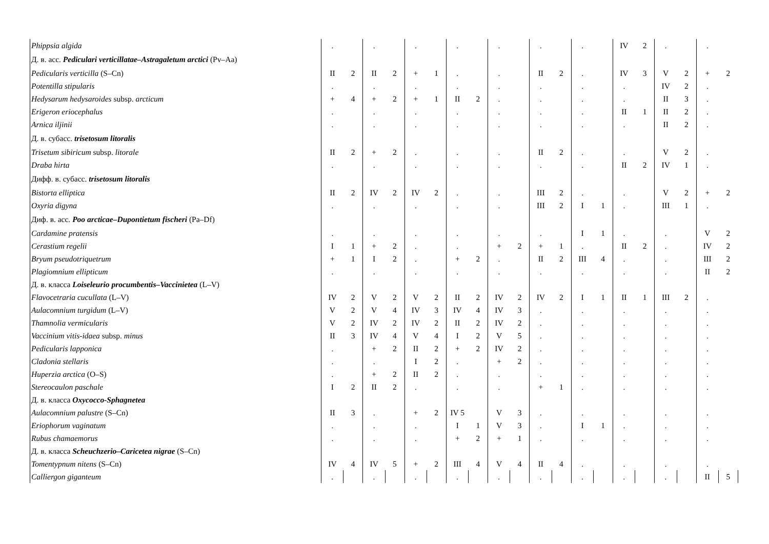| Phippsia algida | . | | . | | . | | . | | . | | . | | . | | IV | 2 | . | | . | |
| Д. в. асс. Pediculari verticillatae–Astragaletum arctici (Pv–Aa) | | | | | | | | | | | | | | | | | | | | |
| Pedicularis verticilla (S–Cn) | II | 2 | II | 2 | + | 1 | . | | . | | II | 2 | . | | IV | 3 | V | 2 | + | 2 |
| Potentilla stipularis | . | | . | | . | | . | | . | | . | | . | | . | | IV | 2 | . | |
| Hedysarum hedysaroides subsp. arcticum | + | 4 | + | 2 | + | 1 | II | 2 | . | | . | | . | | . | | II | 3 | . | |
| Erigeron eriocephalus | . | | . | | . | | . | | . | | . | | . | | II | 1 | II | 2 | . | |
| Arnica iljinii | . | | . | | . | | . | | . | | . | | . | | . | | II | 2 | . | |
| Д. в. субасс. trisetosum litoralis | | | | | | | | | | | | | | | | | | | | |
| Trisetum sibiricum subsp. litorale | II | 2 | + | 2 | . | | . | | . | | II | 2 | . | | . | | V | 2 | . | |
| Draba hirta | . | | . | | . | | . | | . | | . | | . | | II | 2 | IV | 1 | . | |
| Дифф. в. субасс. trisetosum litoralis | | | | | | | | | | | | | | | | | | | | |
| Bistorta elliptica | II | 2 | IV | 2 | IV | 2 | . | | . | | III | 2 | . | | . | | V | 2 | + | 2 |
| Oxyria digyna | . | | . | | . | | . | | . | | III | 2 | I | 1 | . | | III | 1 | . | |
| Диф. в. асс. Poo arcticae–Dupontietum fischeri (Pa–Df) | | | | | | | | | | | | | | | | | | | | |
| Cardamine pratensis | . | | . | | . | | . | | . | | . | | I | 1 | . | | . | | V | 2 |
| Cerastium regelii | I | 1 | + | 2 | . | | . | | + | 2 | + | 1 | . | | II | 2 | . | | IV | 2 |
| Bryum pseudotriquetrum | + | 1 | I | 2 | . | | + | 2 | . | | II | 2 | III | 4 | . | | . | | III | 2 |
| Plagiomnium ellipticum | . | | . | | . | | . | | . | | . | | . | | . | | . | | II | 2 |
| Д. в. класса Loiseleurio procumbentis–Vaccinietea (L–V) | | | | | | | | | | | | | | | | | | | | |
| Flavocetraria cucullata (L–V) | IV | 2 | V | 2 | V | 2 | II | 2 | IV | 2 | IV | 2 | I | 1 | II | 1 | III | 2 | . | |
| Aulacomnium turgidum (L–V) | V | 2 | V | 4 | IV | 3 | IV | 4 | IV | 3 | . | | . | | . | | . | | . | |
| Thamnolia vermicularis | V | 2 | IV | 2 | IV | 2 | II | 2 | IV | 2 | . | | . | | . | | . | | . | |
| Vaccinium vitis-idaea subsp. minus | II | 3 | IV | 4 | V | 4 | I | 2 | V | 5 | . | | . | | . | | . | | . | |
| Pedicularis lapponica | . | | + | 2 | II | 2 | + | 2 | IV | 2 | . | | . | | . | | . | | . | |
| Cladonia stellaris | . | | . | | I | 2 | . | | + | 2 | . | | . | | . | | . | | . | |
| Huperzia arctica (O–S) | . | | + | 2 | II | 2 | . | | . | | . | | . | | . | | . | | . | |
| Stereocaulon paschale | I | 2 | II | 2 | . | | . | | . | | + | 1 | . | | . | | . | | . | |
| Д. в. класса Oxycocco-Sphagnetea | | | | | | | | | | | | | | | | | | | | |
| Aulacomnium palustre (S–Cn) | II | 3 | . | | + | 2 | IV 5 | | V | 3 | . | | . | | . | | . | | . | |
| Eriophorum vaginatum | . | | . | | . | | I | 1 | V | 3 | . | | I | 1 | . | | . | | . | |
| Rubus chamaemorus | . | | . | | . | | + | 2 | + | 1 | . | | . | | . | | . | | . | |
| Д. в. класса Scheuchzerio–Caricetea nigrae (S–Cn) | | | | | | | | | | | | | | | | | | | | |
| Tomentypnum nitens (S–Cn) | IV | 4 | IV | 5 | + | 2 | III | 4 | V | 4 | II | 4 | . | | . | | . | | . | |
| Calliergon giganteum | . | | . | | . | | . | | . | | . | | . | | . | | . | | II | 5 |